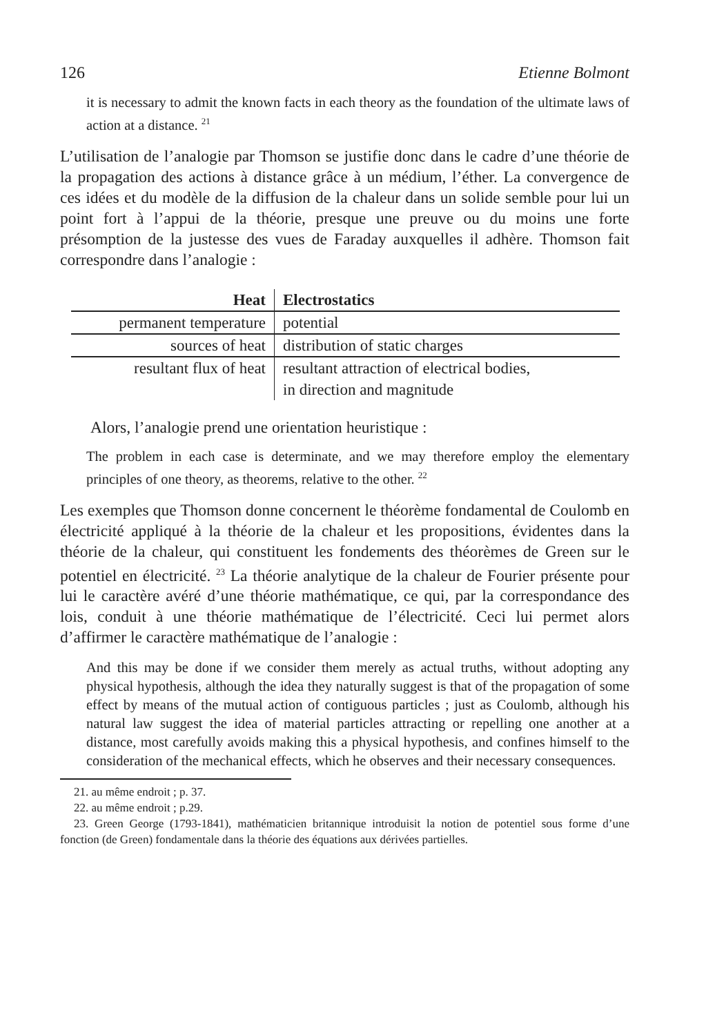126 Etienne Bolmont
it is necessary to admit the known facts in each theory as the foundation of the ultimate laws of action at a distance. <sup>21</sup>
L’utilisation de l’analogie par Thomson se justifie donc dans le cadre d’une théorie de la propagation des actions à distance grâce à un médium, l’éther. La convergence de ces idées et du modèle de la diffusion de la chaleur dans un solide semble pour lui un point fort à l’appui de la théorie, presque une preuve ou du moins une forte présomption de la justesse des vues de Faraday auxquelles il adhère. Thomson fait correspondre dans l’analogie :
| Heat | Electrostatics |
| --- | --- |
| permanent temperature | potential |
| sources of heat | distribution of static charges |
| resultant flux of heat | resultant attraction of electrical bodies, in direction and magnitude |
Alors, l’analogie prend une orientation heuristique :
The problem in each case is determinate, and we may therefore employ the elementary principles of one theory, as theorems, relative to the other. <sup>22</sup>
Les exemples que Thomson donne concernent le théorème fondamental de Coulomb en électricité appliqué à la théorie de la chaleur et les propositions, évidentes dans la théorie de la chaleur, qui constituent les fondements des théorèmes de Green sur le potentiel en électricité. <sup>23</sup> La théorie analytique de la chaleur de Fourier présente pour lui le caractère avéré d’une théorie mathématique, ce qui, par la correspondance des lois, conduit à une théorie mathématique de l’électricité. Ceci lui permet alors d’affirmer le caractère mathématique de l’analogie :
And this may be done if we consider them merely as actual truths, without adopting any physical hypothesis, although the idea they naturally suggest is that of the propagation of some effect by means of the mutual action of contiguous particles ; just as Coulomb, although his natural law suggest the idea of material particles attracting or repelling one another at a distance, most carefully avoids making this a physical hypothesis, and confines himself to the consideration of the mechanical effects, which he observes and their necessary consequences.
21. au même endroit ; p. 37.
22. au même endroit ; p.29.
23. Green George (1793-1841), mathématicien britannique introduisit la notion de potentiel sous forme d’une fonction (de Green) fondamentale dans la théorie des équations aux dérivées partielles.